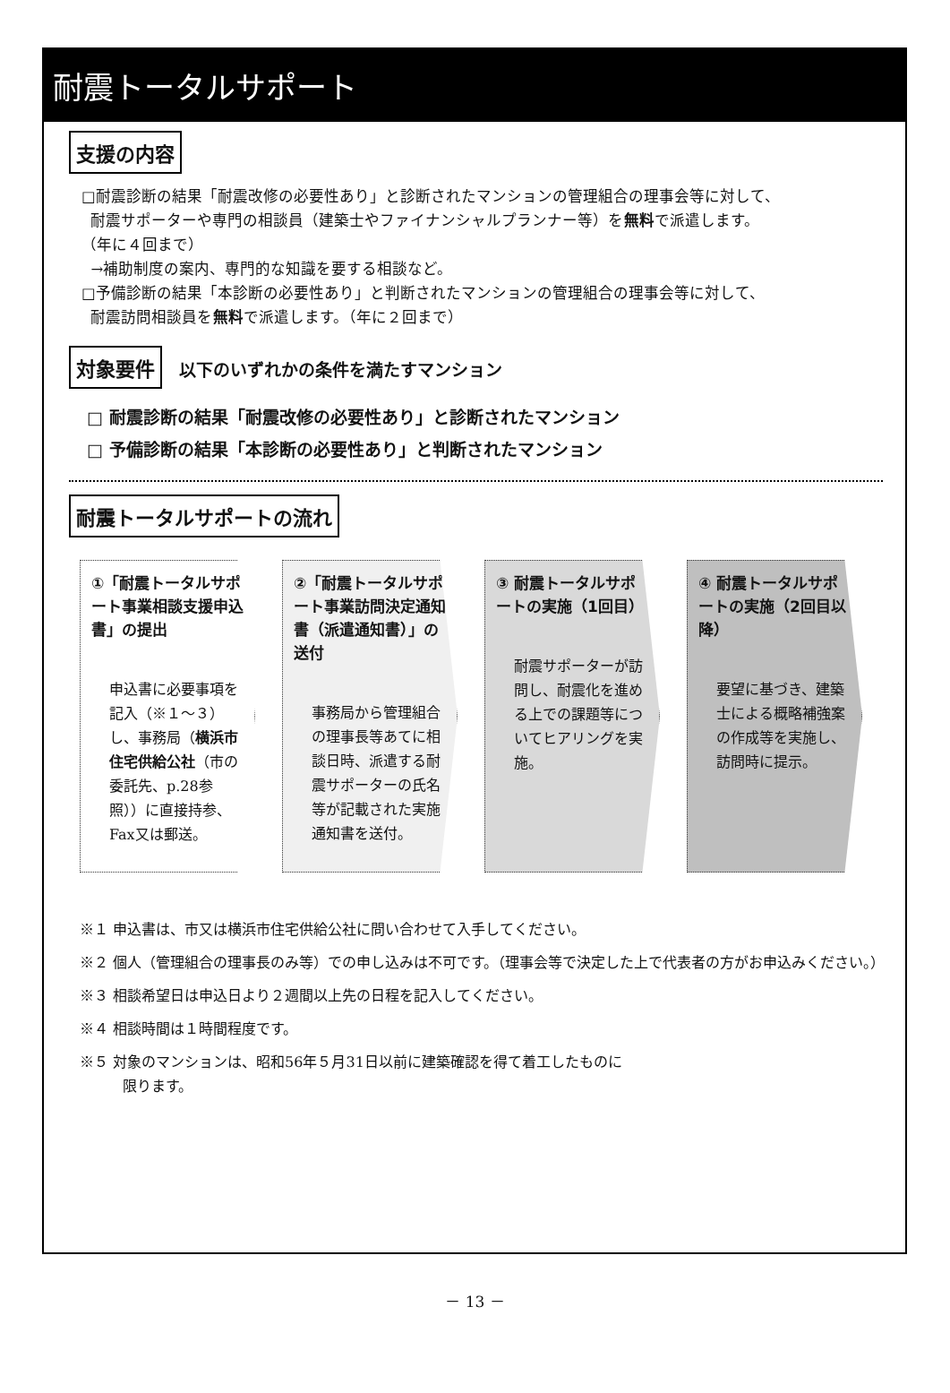耐震トータルサポート
支援の内容
□耐震診断の結果「耐震改修の必要性あり」と診断されたマンションの管理組合の理事会等に対して、
耐震サポーターや専門の相談員（建築士やファイナンシャルプランナー等）を無料で派遣します。
（年に４回まで）
→補助制度の案内、専門的な知識を要する相談など。
□予備診断の結果「本診断の必要性あり」と判断されたマンションの管理組合の理事会等に対して、
耐震訪問相談員を無料で派遣します。（年に２回まで）
対象要件 以下のいずれかの条件を満たすマンション
□ 耐震診断の結果「耐震改修の必要性あり」と診断されたマンション
□ 予備診断の結果「本診断の必要性あり」と判断されたマンション
耐震トータルサポートの流れ
①「耐震トータルサポート事業相談支援申込書」の提出
申込書に必要事項を記入（※１～３）し、事務局（横浜市住宅供給公社（市の委託先、p.28参照））に直接持参、Fax又は郵送。
②「耐震トータルサポート事業訪問決定通知書（派遣通知書）」の送付
事務局から管理組合の理事長等あてに相談日時、派遣する耐震サポーターの氏名等が記載された実施通知書を送付。
③ 耐震トータルサポートの実施（1回目）
耐震サポーターが訪問し、耐震化を進める上での課題等についてヒアリングを実施。
④ 耐震トータルサポートの実施（2回目以降）
要望に基づき、建築士による概略補強案の作成等を実施し、訪問時に提示。
※１ 申込書は、市又は横浜市住宅供給公社に問い合わせて入手してください。
※２ 個人（管理組合の理事長のみ等）での申し込みは不可です。（理事会等で決定した上で代表者の方がお申込みください。）
※３ 相談希望日は申込日より２週間以上先の日程を記入してください。
※４ 相談時間は１時間程度です。
※５ 対象のマンションは、昭和56年５月31日以前に建築確認を得て着工したものに限ります。
－ 13 －